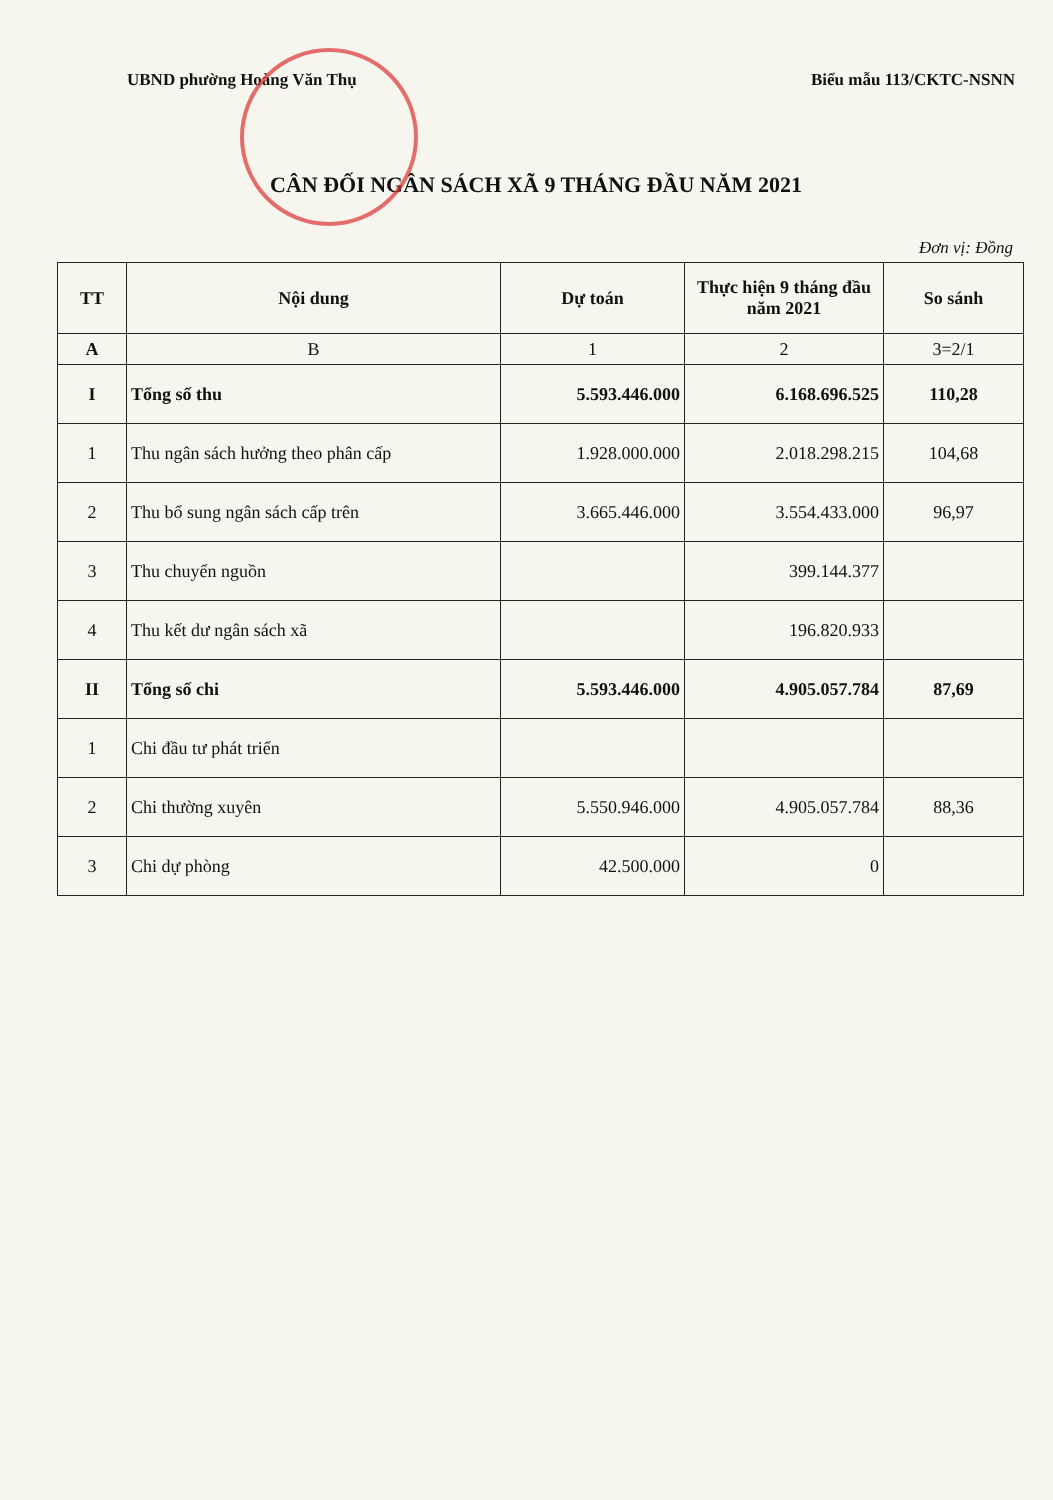UBND phường Hoàng Văn Thụ Biểu mẫu 113/CKTC-NSNN
CÂN ĐỐI NGÂN SÁCH XÃ 9 THÁNG ĐẦU NĂM 2021
Đơn vị: Đồng
| TT | Nội dung | Dự toán | Thực hiện 9 tháng đầu năm 2021 | So sánh |
| --- | --- | --- | --- | --- |
| A | B | 1 | 2 | 3=2/1 |
| I | Tổng số thu | 5.593.446.000 | 6.168.696.525 | 110,28 |
| 1 | Thu ngân sách hưởng theo phân cấp | 1.928.000.000 | 2.018.298.215 | 104,68 |
| 2 | Thu bổ sung ngân sách cấp trên | 3.665.446.000 | 3.554.433.000 | 96,97 |
| 3 | Thu chuyển nguồn | | 399.144.377 | |
| 4 | Thu kết dư ngân sách xã | | 196.820.933 | |
| II | Tổng số chi | 5.593.446.000 | 4.905.057.784 | 87,69 |
| 1 | Chi đầu tư phát triển | | | |
| 2 | Chi thường xuyên | 5.550.946.000 | 4.905.057.784 | 88,36 |
| 3 | Chi dự phòng | 42.500.000 | 0 | |